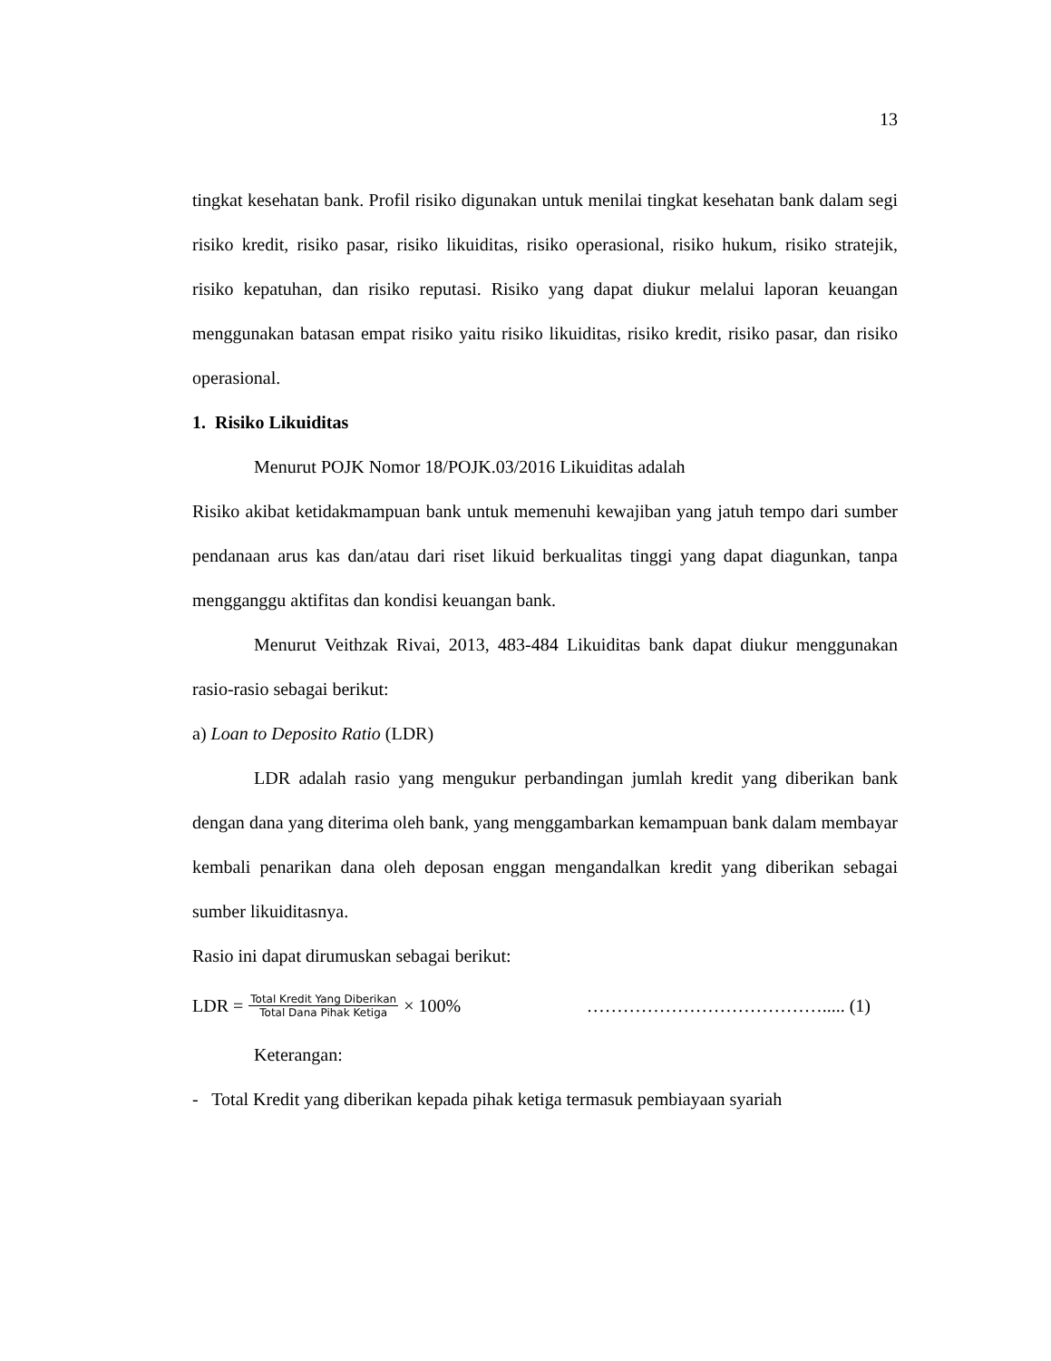13
tingkat kesehatan bank. Profil risiko digunakan untuk menilai tingkat kesehatan bank dalam segi risiko kredit, risiko pasar, risiko likuiditas, risiko operasional, risiko hukum, risiko stratejik, risiko kepatuhan, dan risiko reputasi. Risiko yang dapat diukur melalui laporan keuangan menggunakan batasan empat risiko yaitu risiko likuiditas, risiko kredit, risiko pasar, dan risiko operasional.
1. Risiko Likuiditas
Menurut POJK Nomor 18/POJK.03/2016 Likuiditas adalah
Risiko akibat ketidakmampuan bank untuk memenuhi kewajiban yang jatuh tempo dari sumber pendanaan arus kas dan/atau dari riset likuid berkualitas tinggi yang dapat diagunkan, tanpa mengganggu aktifitas dan kondisi keuangan bank.
Menurut Veithzak Rivai, 2013, 483-484 Likuiditas bank dapat diukur menggunakan rasio-rasio sebagai berikut:
a) Loan to Deposito Ratio (LDR)
LDR adalah rasio yang mengukur perbandingan jumlah kredit yang diberikan bank dengan dana yang diterima oleh bank, yang menggambarkan kemampuan bank dalam membayar kembali penarikan dana oleh deposan enggan mengandalkan kredit yang diberikan sebagai sumber likuiditasnya.
Rasio ini dapat dirumuskan sebagai berikut:
LDR = Total Kredit Yang Diberikan Total Dana Pihak Ketiga × 100% …………………………………..... (1)
Keterangan:
- Total Kredit yang diberikan kepada pihak ketiga termasuk pembiayaan syariah